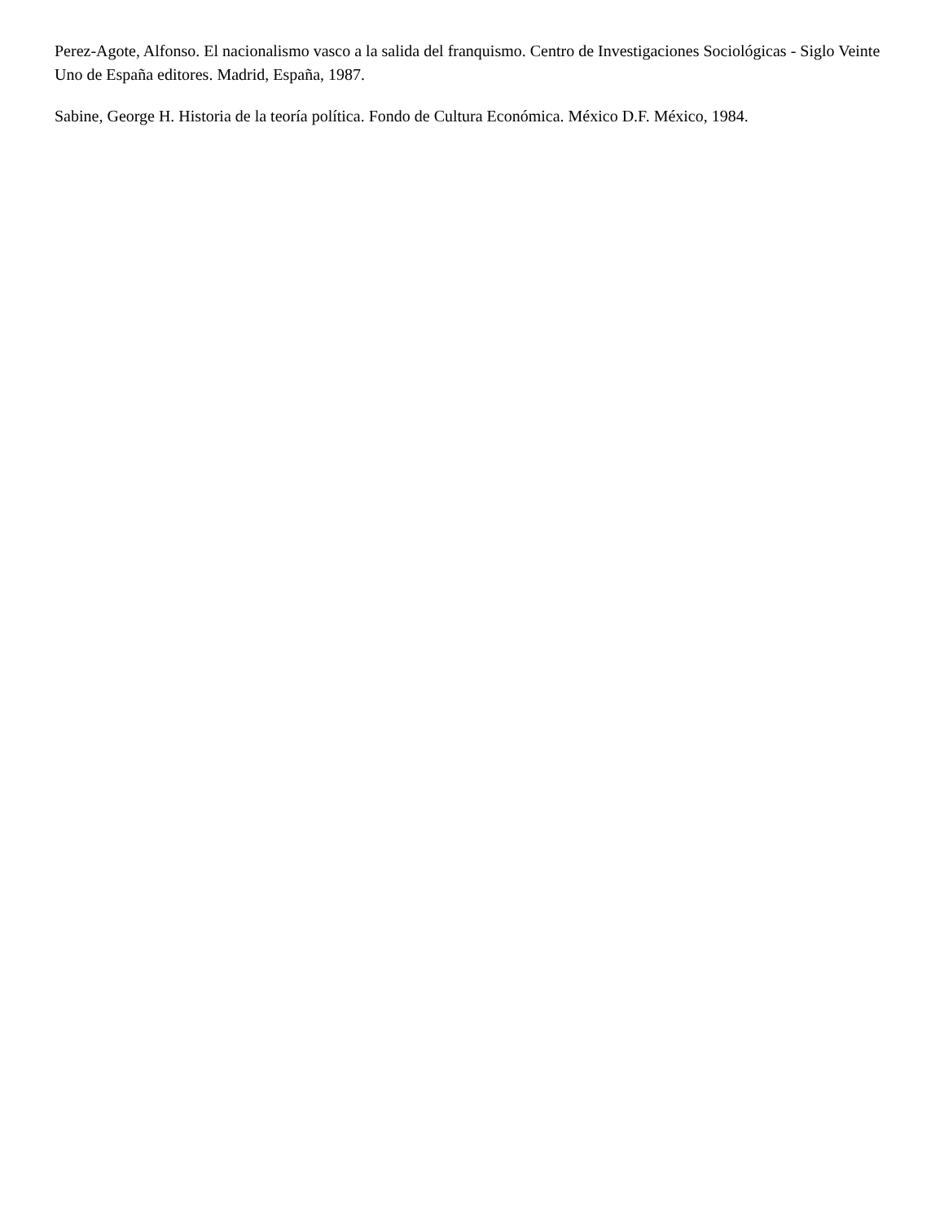Perez-Agote, Alfonso. El nacionalismo vasco a la salida del franquismo. Centro de Investigaciones Sociológicas - Siglo Veinte Uno de España editores. Madrid, España, 1987.
Sabine, George H. Historia de la teoría política. Fondo de Cultura Económica. México D.F. México, 1984.